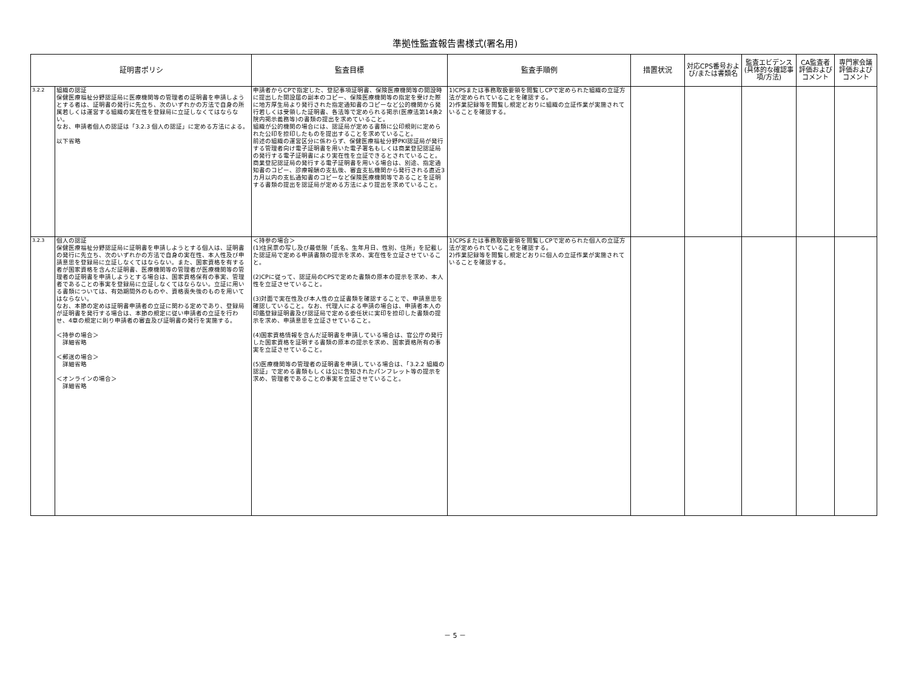準拠性監査報告書様式(署名用)
| 証明書ポリシ | | 監査目標 | 監査手順例 | 措置状況 | 対応CPS番号および/または書類名 | 監査エビデンス(具体的な確認事項/方法) | CA監査者評価およびコメント | 専門家会議評価およびコメント |
| --- | --- | --- | --- | --- | --- | --- | --- | --- |
| 3.2.2 | 組織の認証 保健医療福祉分野認証局に医療機関等の管理者の証明書を申請しようとする者は、証明書の発行に先立ち、次のいずれかの方法で自身の所属若しくは運営する組織の実在性を登録局に立証しなくてはならない。 なお、申請者個人の認証は「3.2.3 個人の認証」に定める方法による。 以下省略 | 申請者からCPで指定した、登記事項証明書、保険医療機関等の開設時に提出した開設届の副本のコピー、保険医療機関等の指定を受けた際に地方厚生局より発行された指定通知書のコピーなど公的機関から発行若しくは受領した証明書、各法等で定められる掲示(医療法第14条2 院内掲示義務等)の書類の提出を求めていること。 組織が公的機関の場合には、認証局が定める書類に公印規則に定められた公印を捺印したものを提出することを求めていること。 前述の組織の運営区分に係わらず、保健医療福祉分野PKI認証局が発行する管理者向け電子証明書を用いた電子署名もしくは商業登記認証局の発行する電子証明書により実在性を立証できるとされていること。 商業登記認証局の発行する電子証明書を用いる場合は、別途、指定通知書のコピー、診療報酬の支払後、審査支払機関から発行される直近3カ月以内の支払通知書のコピーなど保険医療機関等であることを証明する書類の提出を認証局が定める方法により提出を求めていること。 | 1)CPSまたは事務取扱要領を閲覧しCPで定められた組織の立証方法が定められていることを確認する。 2)作業記録等を閲覧し規定どおりに組織の立証作業が実施されていることを確認する。 | | | | | |
| 3.2.3 | 個人の認証 保健医療福祉分野認証局に証明書を申請しようとする個人は、証明書の発行に先立ち、次のいずれかの方法で自身の実在性、本人性及び申請意思を登録局に立証しなくてはならない。また、国家資格を有する者が国家資格を含んだ証明書、医療機関等の管理者が医療機関等の管理者の証明書を申請しようとする場合は、国家資格保有の事実、管理者であることの事実を登録局に立証しなくてはならない。立証に用いる書類については、有効期間外のものや、資格喪失後のものを用いてはならない。 なお、本節の定めは証明書申請者の立証に関わる定めであり、登録局が証明書を発行する場合は、本節の規定に従い申請者の立証を行わせ、4章の規定に則り申請者の審査及び証明書の発行を実施する。 ＜持参の場合＞ 詳細省略 ＜郵送の場合＞ 詳細省略 ＜オンラインの場合＞ 詳細省略 | ＜持参の場合＞ (1)住民票の写し及び最低限「氏名、生年月日、性別、住所」を記載した認証局で定める申請書類の提示を求め、実在性を立証させていること。 (2)CPに従って、認証局のCPSで定めた書類の原本の提示を求め、本人性を立証させていること。 (3)対面で実在性及び本人性の立証書類を確認することで、申請意思を確認していること。なお、代理人による申請の場合は、申請者本人の印鑑登録証明書及び認証局で定める委任状に実印を捺印した書類の提示を求め、申請意思を立証させていること。 (4)国家資格情報を含んだ証明書を申請している場合は、官公庁の発行した国家資格を証明する書類の原本の提示を求め、国家資格所有の事実を立証させていること。 (5)医療機関等の管理者の証明書を申請している場合は、「3.2.2 組織の認証」で定める書類もしくは公に告知されたパンフレット等の提示を求め、管理者であることの事実を立証させていること。 | 1)CPSまたは事務取扱要領を閲覧しCPで定められた個人の立証方法が定められていることを確認する。 2)作業記録等を閲覧し規定どおりに個人の立証作業が実施されていることを確認する。 | | | | | |
－ 5 －